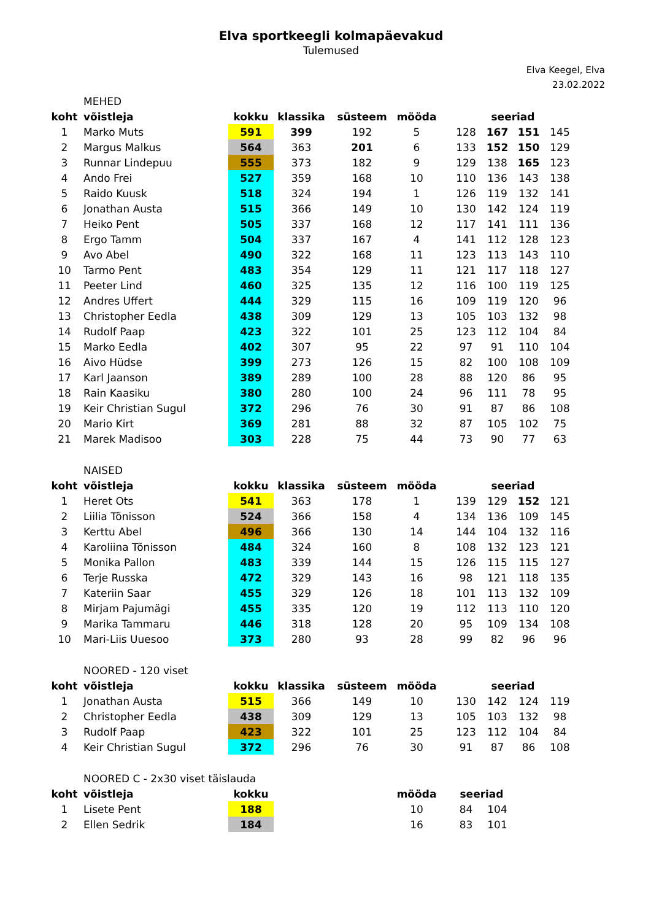Elva sportkeegli kolmapäevakud
Tulemused
Elva Keegel, Elva
23.02.2022
| | MEHED | | | | | | | | | |
| koht | võistleja | kokku | klassika | süsteem | mööda | | seeriad | | | |
| 1 | Marko Muts | 591 | 399 | 192 | 5 | | 128 | 167 | 151 | 145 |
| 2 | Margus Malkus | 564 | 363 | 201 | 6 | | 133 | 152 | 150 | 129 |
| 3 | Runnar Lindepuu | 555 | 373 | 182 | 9 | | 129 | 138 | 165 | 123 |
| 4 | Ando Frei | 527 | 359 | 168 | 10 | | 110 | 136 | 143 | 138 |
| 5 | Raido Kuusk | 518 | 324 | 194 | 1 | | 126 | 119 | 132 | 141 |
| 6 | Jonathan Austa | 515 | 366 | 149 | 10 | | 130 | 142 | 124 | 119 |
| 7 | Heiko Pent | 505 | 337 | 168 | 12 | | 117 | 141 | 111 | 136 |
| 8 | Ergo Tamm | 504 | 337 | 167 | 4 | | 141 | 112 | 128 | 123 |
| 9 | Avo Abel | 490 | 322 | 168 | 11 | | 123 | 113 | 143 | 110 |
| 10 | Tarmo Pent | 483 | 354 | 129 | 11 | | 121 | 117 | 118 | 127 |
| 11 | Peeter Lind | 460 | 325 | 135 | 12 | | 116 | 100 | 119 | 125 |
| 12 | Andres Uffert | 444 | 329 | 115 | 16 | | 109 | 119 | 120 | 96 |
| 13 | Christopher Eedla | 438 | 309 | 129 | 13 | | 105 | 103 | 132 | 98 |
| 14 | Rudolf Paap | 423 | 322 | 101 | 25 | | 123 | 112 | 104 | 84 |
| 15 | Marko Eedla | 402 | 307 | 95 | 22 | | 97 | 91 | 110 | 104 |
| 16 | Aivo Hüdse | 399 | 273 | 126 | 15 | | 82 | 100 | 108 | 109 |
| 17 | Karl Jaanson | 389 | 289 | 100 | 28 | | 88 | 120 | 86 | 95 |
| 18 | Rain Kaasiku | 380 | 280 | 100 | 24 | | 96 | 111 | 78 | 95 |
| 19 | Keir Christian Sugul | 372 | 296 | 76 | 30 | | 91 | 87 | 86 | 108 |
| 20 | Mario Kirt | 369 | 281 | 88 | 32 | | 87 | 105 | 102 | 75 |
| 21 | Marek Madisoo | 303 | 228 | 75 | 44 | | 73 | 90 | 77 | 63 |
| | NAISED | | | | | | | | | |
| koht | võistleja | kokku | klassika | süsteem | mööda | | seeriad | | | |
| 1 | Heret Ots | 541 | 363 | 178 | 1 | | 139 | 129 | 152 | 121 |
| 2 | Liilia Tõnisson | 524 | 366 | 158 | 4 | | 134 | 136 | 109 | 145 |
| 3 | Kerttu Abel | 496 | 366 | 130 | 14 | | 144 | 104 | 132 | 116 |
| 4 | Karoliina Tõnisson | 484 | 324 | 160 | 8 | | 108 | 132 | 123 | 121 |
| 5 | Monika Pallon | 483 | 339 | 144 | 15 | | 126 | 115 | 115 | 127 |
| 6 | Terje Russka | 472 | 329 | 143 | 16 | | 98 | 121 | 118 | 135 |
| 7 | Kateriin Saar | 455 | 329 | 126 | 18 | | 101 | 113 | 132 | 109 |
| 8 | Mirjam Pajumägi | 455 | 335 | 120 | 19 | | 112 | 113 | 110 | 120 |
| 9 | Marika Tammaru | 446 | 318 | 128 | 20 | | 95 | 109 | 134 | 108 |
| 10 | Mari-Liis Uuesoo | 373 | 280 | 93 | 28 | | 99 | 82 | 96 | 96 |
| | NOORED - 120 viset | | | | | | | | | |
| koht | võistleja | kokku | klassika | süsteem | mööda | | seeriad | | | |
| 1 | Jonathan Austa | 515 | 366 | 149 | 10 | | 130 | 142 | 124 | 119 |
| 2 | Christopher Eedla | 438 | 309 | 129 | 13 | | 105 | 103 | 132 | 98 |
| 3 | Rudolf Paap | 423 | 322 | 101 | 25 | | 123 | 112 | 104 | 84 |
| 4 | Keir Christian Sugul | 372 | 296 | 76 | 30 | | 91 | 87 | 86 | 108 |
| | NOORED C - 2x30 viset täislauda | | | | | | | | | |
| koht | võistleja | kokku | | | mööda | | seeriad | | | |
| 1 | Lisete Pent | 188 | | | 10 | | 84 | 104 | | |
| 2 | Ellen Sedrik | 184 | | | 16 | | 83 | 101 | | |